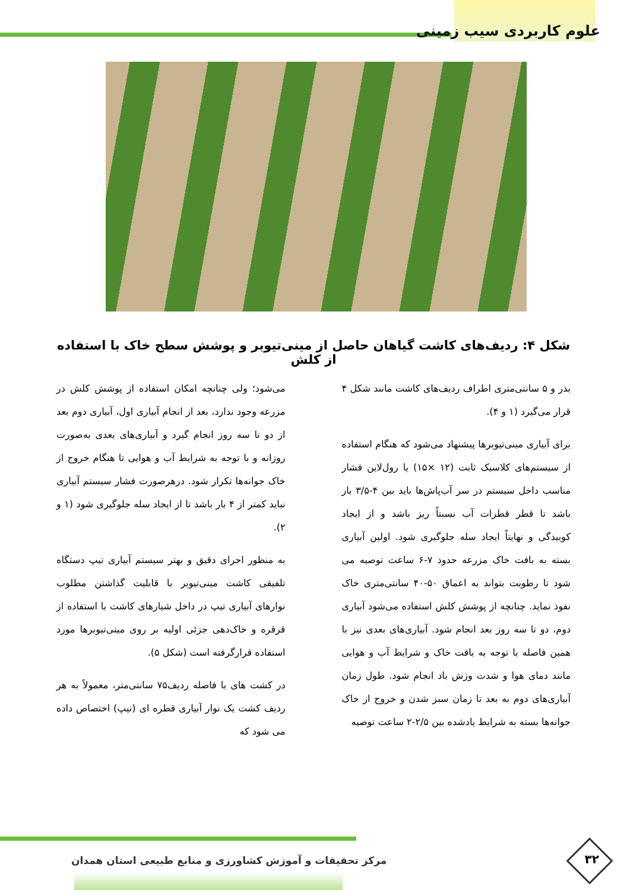علوم کاربردی سیب زمینی
شکل ۴: ردیف‌های کاشت گیاهان حاصل از مینی‌تیوبر و پوشش سطح خاک با استفاده از کلش
بذر و ۵ سانتی‌متری اطراف ردیف‌های کاشت مانند شکل ۴ قرار می‌گیرد (۱ و ۴).
برای آبیاری مینی‌تیوبرها پیشنهاد می‌شود که هنگام استفاده از سیستم‌های کلاسیک ثابت (۱۲ ×۱۵) یا رول‌لاین فشار مناسب داخل سیستم در سر آب‌پاش‌ها باید بین ۴-۳/۵ بار باشد تا قطر قطرات آب نسبتاً ریز باشد و از ایجاد کوبیدگی و نهایتاً ایجاد سله جلوگیری شود. اولین آبیاری بسته به بافت خاک مزرعه حدود ۷-۶ ساعت توصیه می شود تا رطوبت بتواند به اعماق ۵۰-۴۰ سانتی‌متری خاک نفوذ نماید. چنانچه از پوشش کلش استفاده می‌شود آبیاری دوم، دو تا سه روز بعد انجام شود. آبیاری‌های بعدی نیز با همین فاصله با توجه به بافت خاک و شرایط آب و هوایی مانند دمای هوا و شدت وزش باد انجام شود. طول زمان آبیاری‌های دوم به بعد تا زمان سبز شدن و خروج از خاک جوانه‌ها بسته به شرایط یادشده بین ۲/۵-۲ ساعت توصیه
می‌شود؛ ولی چنانچه امکان استفاده از پوشش کلش در مزرعه وجود ندارد، بعد از انجام آبیاری اول، آبیاری دوم بعد از دو تا سه روز انجام گیرد و آبیاری‌های بعدی به‌صورت روزانه و با توجه به شرایط آب و هوایی تا هنگام خروج از خاک جوانه‌ها تکرار شود. درهرصورت فشار سیستم آبیاری نباید کمتر از ۴ بار باشد تا از ایجاد سله جلوگیری شود (۱ و ۲).
به منظور اجرای دقیق و بهتر سیستم آبیاری تیپ دستگاه تلفیقی کاشت مینی‌تیوبر با قابلیت گذاشتن مطلوب نوارهای آبیاری تیپ در داخل شیارهای کاشت با استفاده از قرقره و خاک‌دهی جزئی اولیه بر روی مینی‌تیوبرها مورد استفاده قرارگرفته است (شکل ۵).
در کشت های با فاصله ردیف۷۵ سانتی‌متر، معمولاً به هر ردیف کشت یک نوار آبیاری قطره ای (تیپ) اختصاص داده می شود که
۳۲
مرکز تحقیقات و آموزش کشاورزی و منابع طبیعی استان همدان